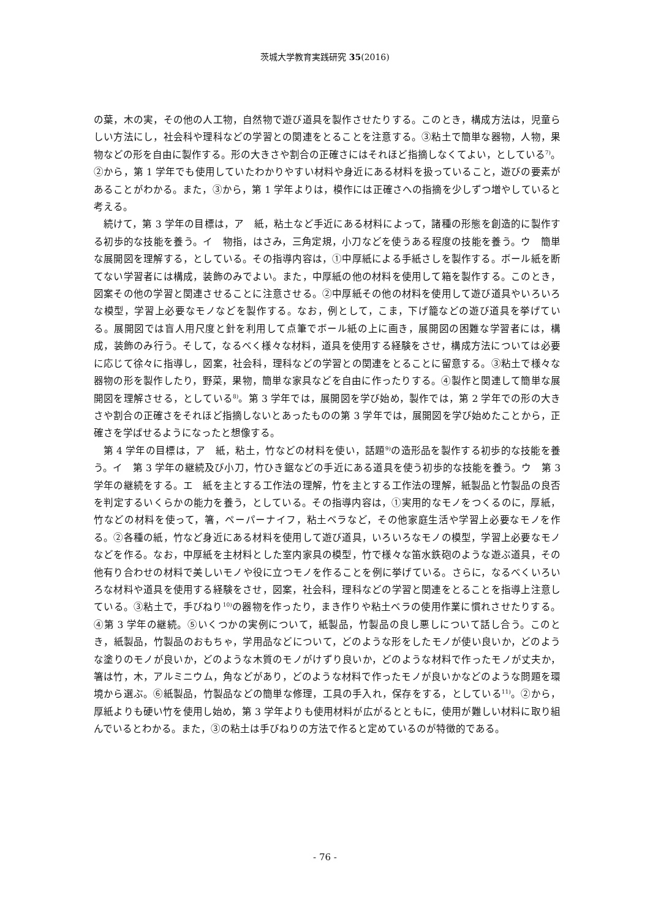茨城大学教育実践研究 35(2016)
の葉，木の実，その他の人工物，自然物で遊び道具を製作させたりする。このとき，構成方法は，児童らしい方法にし，社会科や理科などの学習との関連をとることを注意する。③粘土で簡単な器物，人物，果物などの形を自由に製作する。形の大きさや割合の正確さにはそれほど指摘しなくてよい，としている<sup>7)</sup>。②から，第 1 学年でも使用していたわかりやすい材料や身近にある材料を扱っていること，遊びの要素があることがわかる。また，③から，第 1 学年よりは，模作には正確さへの指摘を少しずつ増やしていると考える。
続けて，第 3 学年の目標は，ア　紙，粘土など手近にある材料によって，諸種の形態を創造的に製作する初歩的な技能を養う。イ　物指，はさみ，三角定規，小刀などを使うある程度の技能を養う。ウ　簡単な展開図を理解する，としている。その指導内容は，①中厚紙による手紙さしを製作する。ボール紙を断てない学習者には構成，装飾のみでよい。また，中厚紙の他の材料を使用して箱を製作する。このとき，図案その他の学習と関連させることに注意させる。②中厚紙その他の材料を使用して遊び道具やいろいろな模型，学習上必要なモノなどを製作する。なお，例として，こま，下げ籠などの遊び道具を挙げている。展開図では盲人用尺度と針を利用して点筆でボール紙の上に画き，展開図の困難な学習者には，構成，装飾のみ行う。そして，なるべく様々な材料，道具を使用する経験をさせ，構成方法については必要に応じて徐々に指導し，図案，社会科，理科などの学習との関連をとることに留意する。③粘土で様々な器物の形を製作したり，野菜，果物，簡単な家具などを自由に作ったりする。④製作と関連して簡単な展開図を理解させる，としている<sup>8)</sup>。第 3 学年では，展開図を学び始め，製作では，第 2 学年での形の大きさや割合の正確さをそれほど指摘しないとあったものの第 3 学年では，展開図を学び始めたことから，正確さを学ばせるようになったと想像する。
第 4 学年の目標は，ア　紙，粘土，竹などの材料を使い，話題<sup>9)</sup>の造形品を製作する初歩的な技能を養う。イ　第 3 学年の継続及び小刀，竹ひき鋸などの手近にある道具を使う初歩的な技能を養う。ウ　第 3 学年の継続をする。エ　紙を主とする工作法の理解，竹を主とする工作法の理解，紙製品と竹製品の良否を判定するいくらかの能力を養う，としている。その指導内容は，①実用的なモノをつくるのに，厚紙，竹などの材料を使って，箸，ペーパーナイフ，粘土ベラなど，その他家庭生活や学習上必要なモノを作る。②各種の紙，竹など身近にある材料を使用して遊び道具，いろいろなモノの模型，学習上必要なモノなどを作る。なお，中厚紙を主材料とした室内家具の模型，竹で様々な笛水鉄砲のような遊ぶ道具，その他有り合わせの材料で美しいモノや役に立つモノを作ることを例に挙げている。さらに，なるべくいろいろな材料や道具を使用する経験をさせ，図案，社会科，理科などの学習と関連をとることを指導上注意している。③粘土で，手びねり<sup>10)</sup>の器物を作ったり，まき作りや粘土ベラの使用作業に慣れさせたりする。④第 3 学年の継続。⑤いくつかの実例について，紙製品，竹製品の良し悪しについて話し合う。このとき，紙製品，竹製品のおもちゃ，学用品などについて，どのような形をしたモノが使い良いか，どのような塗りのモノが良いか，どのような木質のモノがけずり良いか，どのような材料で作ったモノが丈夫か，箸は竹，木，アルミニウム，角などがあり，どのような材料で作ったモノが良いかなどのような問題を環境から選ぶ。⑥紙製品，竹製品などの簡単な修理，工具の手入れ，保存をする，としている<sup>11)</sup>。②から，厚紙よりも硬い竹を使用し始め，第 3 学年よりも使用材料が広がるとともに，使用が難しい材料に取り組んでいるとわかる。また，③の粘土は手びねりの方法で作ると定めているのが特徴的である。
- 76 -